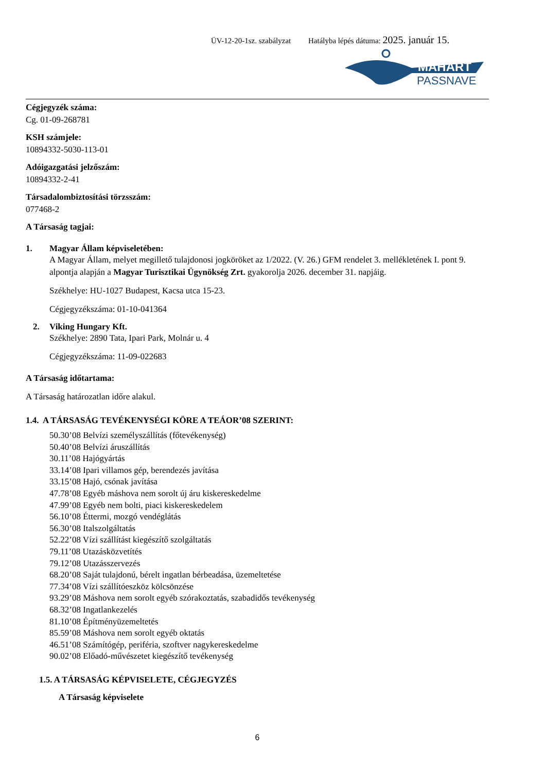ÜV-12-20-1sz. szabályzat Hatályba lépés dátuma: 2025. január 15.
MAHART
PASSNAVE
Cégjegyzék száma:
Cg. 01-09-268781
KSH számjele:
10894332-5030-113-01
Adóigazgatási jelzőszám:
10894332-2-41
Társadalombiztosítási törzsszám:
077468-2
A Társaság tagjai:
1. Magyar Állam képviseletében:
A Magyar Állam, melyet megillető tulajdonosi jogköröket az 1/2022. (V. 26.) GFM rendelet 3. mellékletének I. pont 9. alpontja alapján a Magyar Turisztikai Ügynökség Zrt. gyakorolja 2026. december 31. napjáig.
Székhelye: HU-1027 Budapest, Kacsa utca 15-23.
Cégjegyzékszáma: 01-10-041364
2. Viking Hungary Kft.
Székhelye: 2890 Tata, Ipari Park, Molnár u. 4
Cégjegyzékszáma: 11-09-022683
A Társaság időtartama:
A Társaság határozatlan időre alakul.
1.4. A TÁRSASÁG TEVÉKENYSÉGI KÖRE A TEÁOR’08 SZERINT:
50.30’08 Belvízi személyszállítás (főtevékenység)
50.40’08 Belvízi áruszállítás
30.11’08 Hajógyártás
33.14’08 Ipari villamos gép, berendezés javítása
33.15’08 Hajó, csónak javítása
47.78’08 Egyéb máshova nem sorolt új áru kiskereskedelme
47.99’08 Egyéb nem bolti, piaci kiskereskedelem
56.10’08 Éttermi, mozgó vendéglátás
56.30’08 Italszolgáltatás
52.22’08 Vízi szállítást kiegészítő szolgáltatás
79.11’08 Utazásközvetítés
79.12’08 Utazásszervezés
68.20’08 Saját tulajdonú, bérelt ingatlan bérbeadása, üzemeltetése
77.34’08 Vízi szállítóeszköz kölcsönzése
93.29’08 Máshova nem sorolt egyéb szórakoztatás, szabadidős tevékenység
68.32’08 Ingatlankezelés
81.10’08 Építményüzemeltetés
85.59’08 Máshova nem sorolt egyéb oktatás
46.51’08 Számítógép, periféria, szoftver nagykereskedelme
90.02’08 Előadó-művészetet kiegészítő tevékenység
1.5. A TÁRSASÁG KÉPVISELETE, CÉGJEGYZÉS
A Társaság képviselete
6